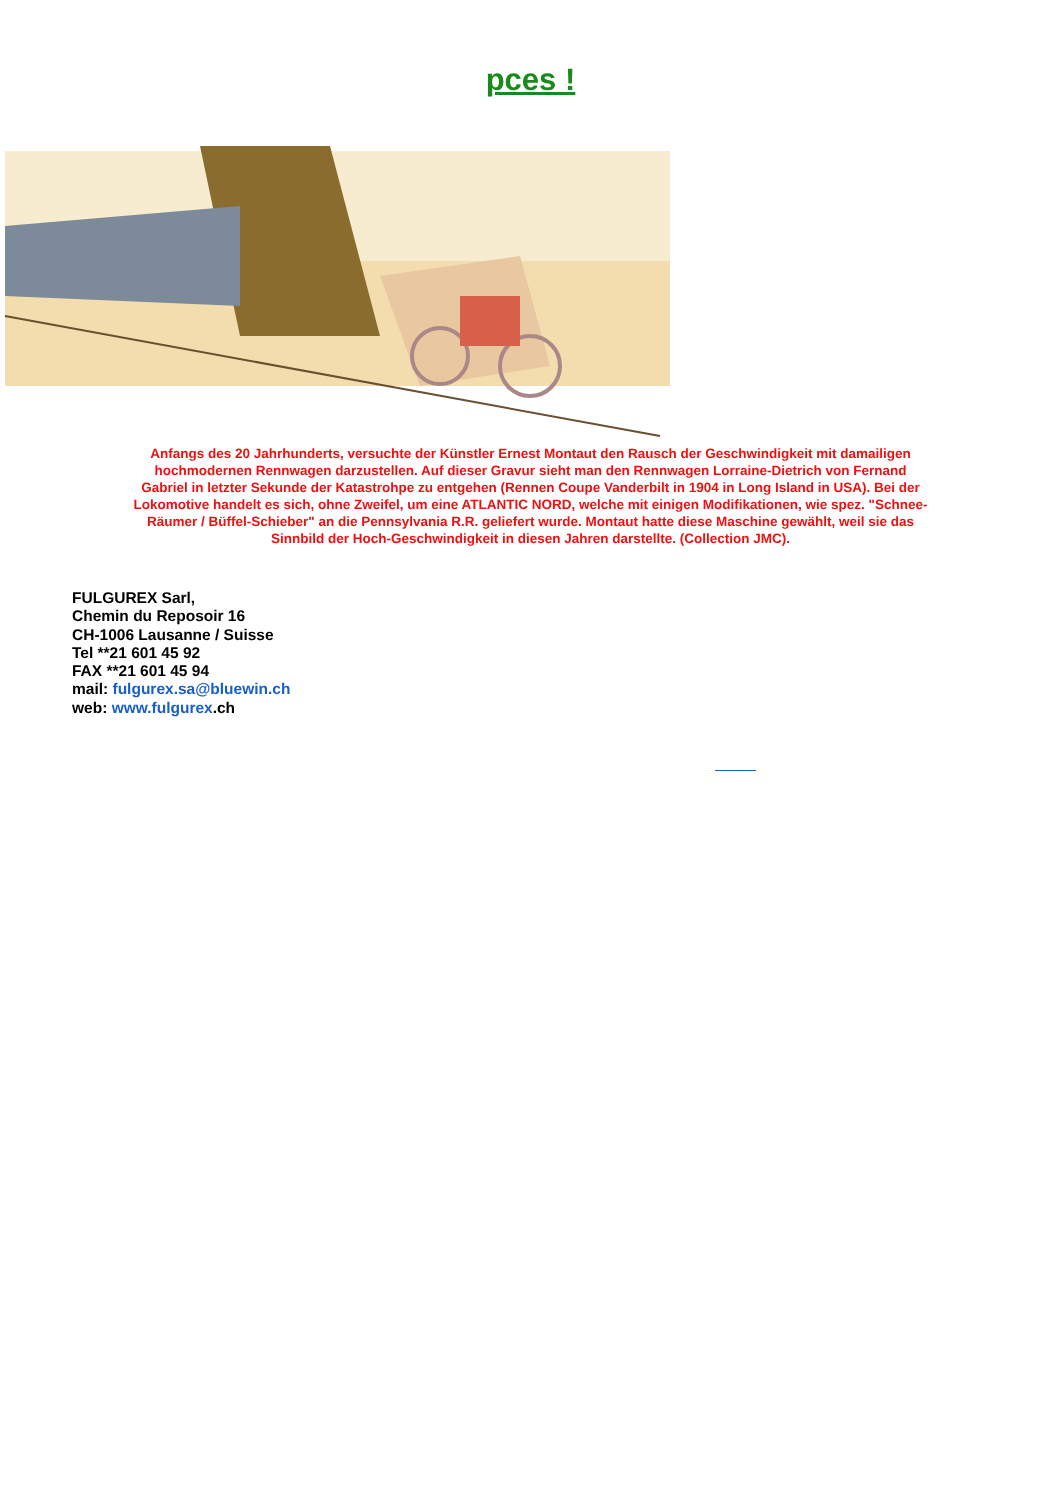pces !
Anfangs des 20 Jahrhunderts, versuchte der Künstler Ernest Montaut den Rausch der Geschwindigkeit mit damailigen hochmodernen Rennwagen darzustellen. Auf dieser Gravur sieht man den Rennwagen Lorraine-Dietrich von Fernand Gabriel in letzter Sekunde der Katastrohpe zu entgehen (Rennen Coupe Vanderbilt in 1904 in Long Island in USA). Bei der Lokomotive handelt es sich, ohne Zweifel, um eine ATLANTIC NORD, welche mit einigen Modifikationen, wie spez. "Schnee-Räumer / Büffel-Schieber" an die Pennsylvania R.R. geliefert wurde. Montaut hatte diese Maschine gewählt, weil sie das Sinnbild der Hoch-Geschwindigkeit in diesen Jahren darstellte. (Collection JMC).
FULGUREX Sarl,
Chemin du Reposoir 16
CH-1006 Lausanne / Suisse
Tel **21 601 45 92
FAX **21 601 45 94
mail: fulgurex.sa@bluewin.ch
web: www.fulgurex.ch